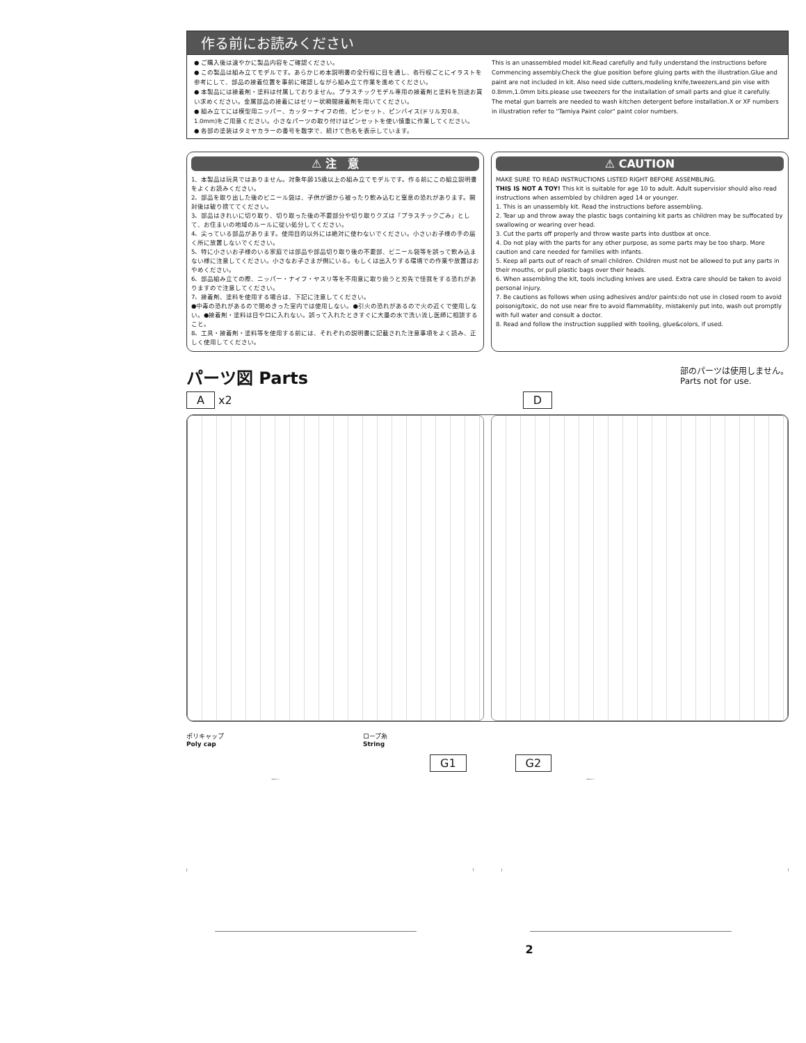作る前にお読みください
● ご購入後は速やかに製品内容をご確認ください。
● この製品は組み立てモデルです。あらかじめ本説明書の全行程に目を通し、各行程ごとにイラストを参考にして、部品の接着位置を事前に確認しながら組み立て作業を進めてください。
● 本製品には接着剤・塗料は付属しておりません。プラスチックモデル専用の接着剤と塗料を別途お買い求めください。金属部品の接着にはゼリー状瞬間接着剤を用いてください。
● 組み立てには模型用ニッパー、カッターナイフの他、ピンセット、ピンバイス(ドリル刃0.8、1.0mm)をご用意ください。小さなパーツの取り付けはピンセットを使い慎重に作業してください。
● 各部の塗装はタミヤカラーの番号を数字で、続けて色名を表示しています。
This is an unassembled model kit.Read carefully and fully understand the instructions before Commencing assembly.Check the glue position before gluing parts with the illustration.Glue and paint are not included in kit. Also need side cutters,modeling knife,tweezers,and pin vise with 0.8mm,1.0mm bits.please use tweezers for the installation of small parts and glue it carefully. The metal gun barrels are needed to wash kitchen detergent before installation.X or XF numbers in illustration refer to "Tamiya Paint color" paint color numbers.
⚠ 注　意
1、本製品は玩具ではありません。対象年齢15歳以上の組み立てモデルです。作る前にこの組立説明書をよくお読みください。
2、部品を取り出した後のビニール袋は、子供が頭から被ったり飲み込むと窒息の恐れがあります。開封後は破り捨ててください。
3、部品はきれいに切り取り、切り取った後の不要部分や切り取りクズは「プラスチックごみ」として、お住まいの地域のルールに従い処分してください。
4、尖っている部品があります。使用目的以外には絶対に使わないでください。小さいお子様の手の届く所に放置しないでください。
5、特に小さいお子様のいる家庭では部品や部品切り取り後の不要部、ビニール袋等を誤って飲み込まない様に注意してください。小さなお子さまが側にいる。もしくは出入りする環境での作業や放置はおやめください。
6、部品組み立ての際、ニッパー・ナイフ・ヤスリ等を不用意に取り扱うと刃先で怪我をする恐れがありますので注意してください。
7、接着剤、塗料を使用する場合は、下記に注意してください。
●中毒の恐れがあるので閉めきった室内では使用しない。●引火の恐れがあるので火の近くで使用しない。●接着剤・塗料は目や口に入れない。誤って入れたときすぐに大量の水で洗い流し医師に相談すること。
8、工具・接着剤・塗料等を使用する前には、それぞれの説明書に記載された注意事項をよく読み、正しく使用してください。
⚠ CAUTION
MAKE SURE TO READ INSTRUCTIONS LISTED RIGHT BEFORE ASSEMBLING.
THIS IS NOT A TOY! This kit is suitable for age 10 to adult. Adult supervisior should also read instructions when assembled by children aged 14 or younger.
1. This is an unassembly kit. Read the instructions before assembling.
2. Tear up and throw away the plastic bags containing kit parts as children may be suffocated by swallowing or wearing over head.
3. Cut the parts off properly and throw waste parts into dustbox at once.
4. Do not play with the parts for any other purpose, as some parts may be too sharp. More caution and care needed for families with infants.
5. Keep all parts out of reach of small children. Children must not be allowed to put any parts in their mouths, or pull plastic bags over their heads.
6. When assembling the kit, tools including knives are used. Extra care should be taken to avoid personal injury.
7. Be cautions as follows when using adhesives and/or paints:do not use in closed room to avoid poisonig/toxic, do not use near fire to avoid flammablity, mistakenly put into, wash out promptly with full water and consult a doctor.
8. Read and follow the instruction supplied with tooling, glue&colors, if used.
パーツ図 Parts
部のパーツは使用しません。
Parts not for use.
A x2 D
ポリキャップ
Poly cap ロープ糸
String
G1 G2
2